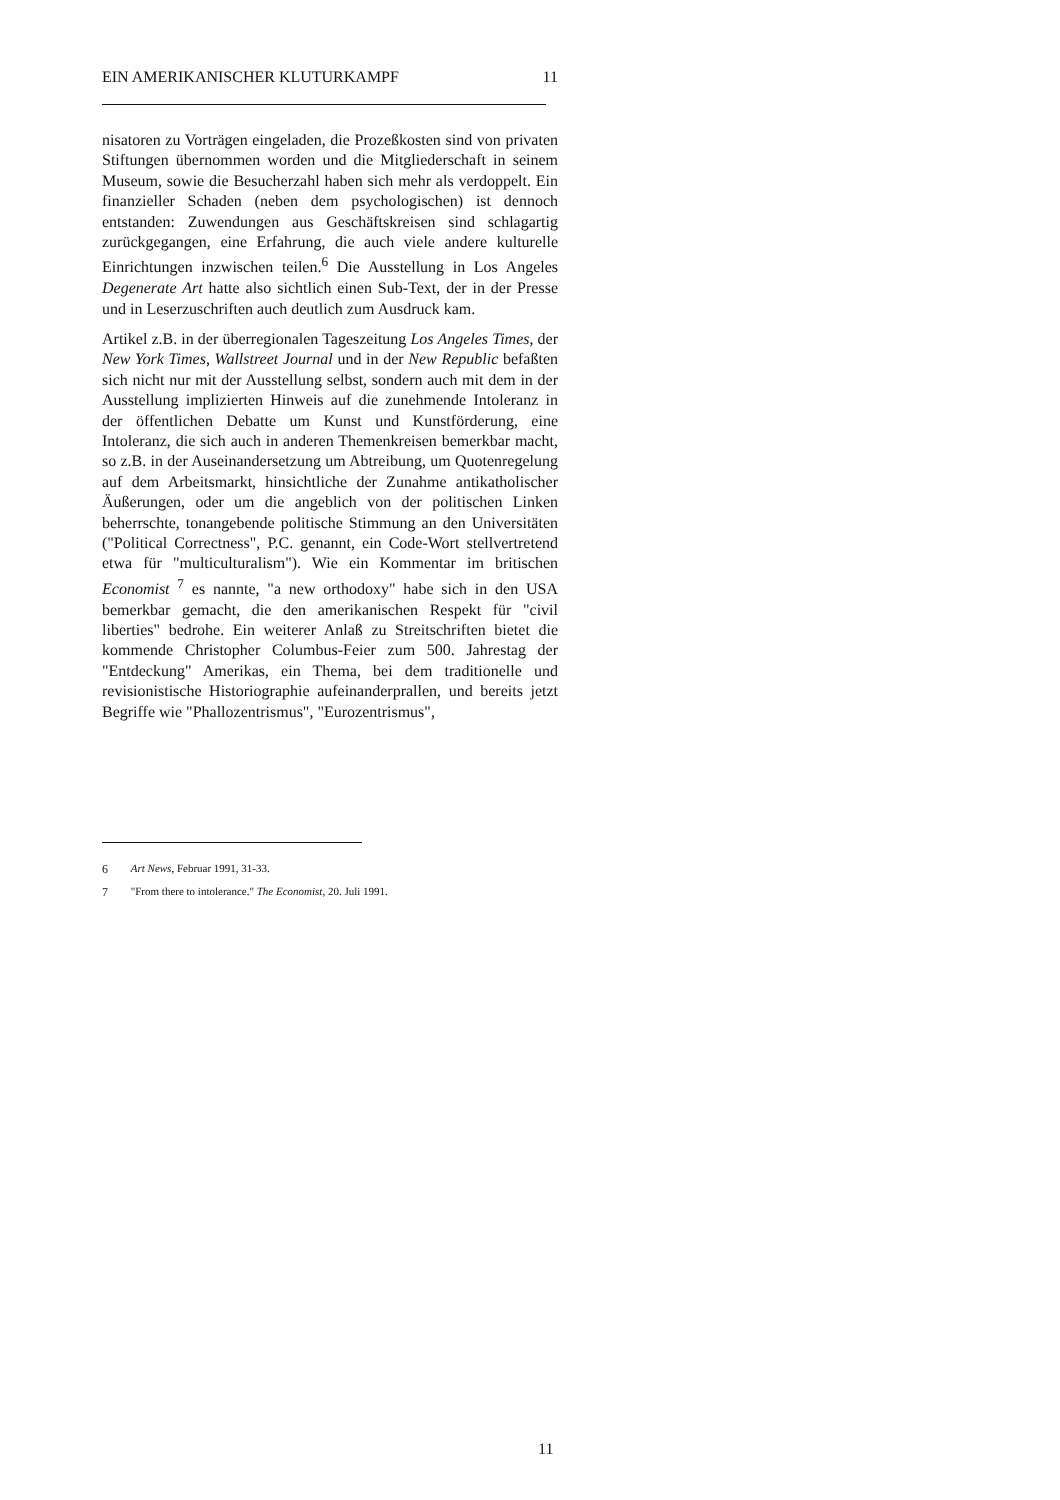EIN AMERIKANISCHER KLUTURKAMPF 11
nisatoren zu Vorträgen eingeladen, die Prozeßkosten sind von privaten Stiftungen übernommen worden und die Mitgliederschaft in seinem Museum, sowie die Besucherzahl haben sich mehr als verdoppelt. Ein finanzieller Schaden (neben dem psychologischen) ist dennoch entstanden: Zuwendungen aus Geschäftskreisen sind schlagartig zurückgegangen, eine Erfahrung, die auch viele andere kulturelle Einrichtungen inzwischen teilen.<sup>6</sup> Die Ausstellung in Los Angeles Degenerate Art hatte also sichtlich einen Sub-Text, der in der Presse und in Leserzuschriften auch deutlich zum Ausdruck kam.
Artikel z.B. in der überregionalen Tageszeitung Los Angeles Times, der New York Times, Wallstreet Journal und in der New Republic befaßten sich nicht nur mit der Ausstellung selbst, sondern auch mit dem in der Ausstellung implizierten Hinweis auf die zunehmende Intoleranz in der öffentlichen Debatte um Kunst und Kunstförderung, eine Intoleranz, die sich auch in anderen Themenkreisen bemerkbar macht, so z.B. in der Auseinandersetzung um Abtreibung, um Quotenregelung auf dem Arbeitsmarkt, hinsichtliche der Zunahme antikatholischer Äußerungen, oder um die angeblich von der politischen Linken beherrschte, tonangebende politische Stimmung an den Universitäten ("Political Correctness", P.C. genannt, ein Code-Wort stellvertretend etwa für "multiculturalism"). Wie ein Kommentar im britischen Economist <sup>7</sup> es nannte, "a new orthodoxy" habe sich in den USA bemerkbar gemacht, die den amerikanischen Respekt für "civil liberties" bedrohe. Ein weiterer Anlaß zu Streitschriften bietet die kommende Christopher Columbus-Feier zum 500. Jahrestag der "Entdeckung" Amerikas, ein Thema, bei dem traditionelle und revisionistische Historiographie aufeinanderprallen, und bereits jetzt Begriffe wie "Phallozentrismus", "Eurozentrismus",
<sup>6</sup> Art News, Februar 1991, 31-33.
<sup>7</sup> "From there to intolerance." The Economist, 20. Juli 1991.
11